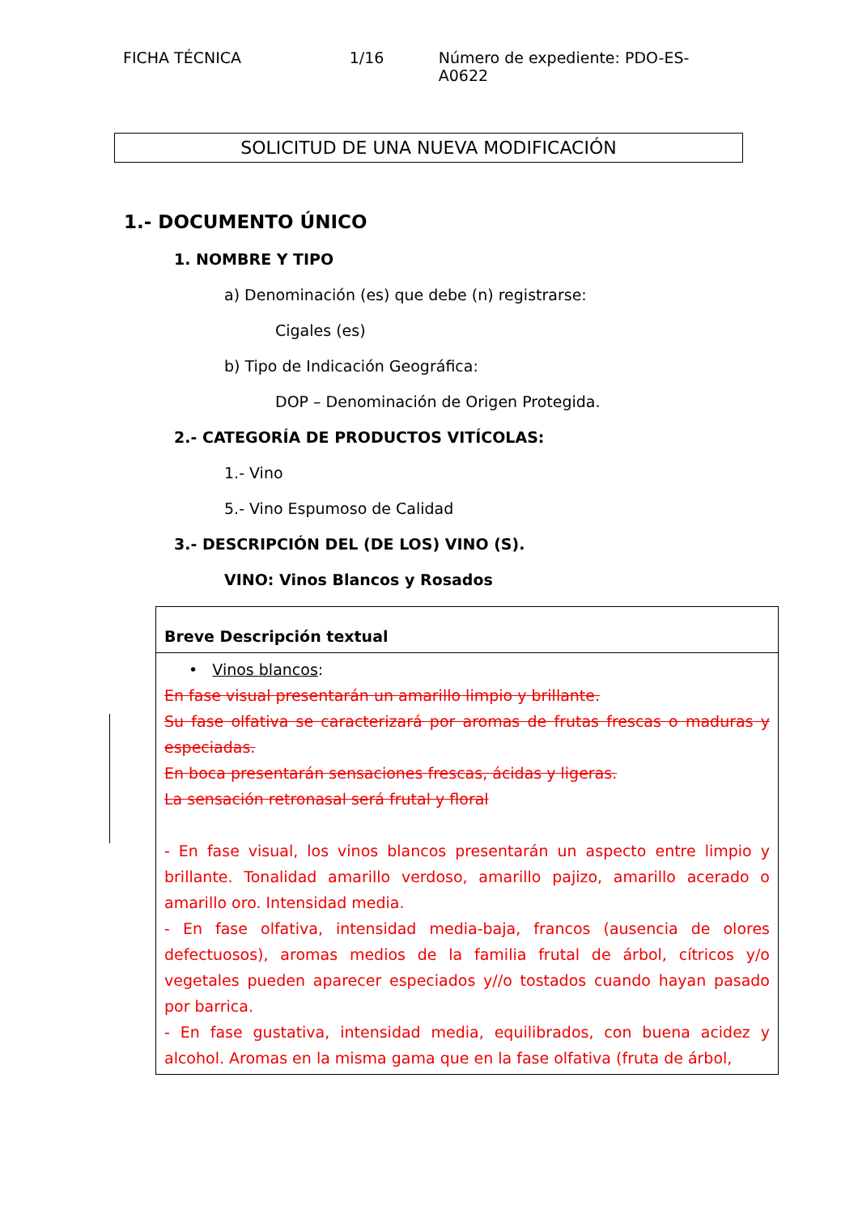FICHA TÉCNICA 1/16 Número de expediente: PDO-ES-A0622
SOLICITUD DE UNA NUEVA MODIFICACIÓN
1.- DOCUMENTO ÚNICO
1. NOMBRE Y TIPO
a) Denominación (es) que debe (n) registrarse:
Cigales (es)
b) Tipo de Indicación Geográfica:
DOP – Denominación de Origen Protegida.
2.- CATEGORÍA DE PRODUCTOS VITÍCOLAS:
1.- Vino
5.- Vino Espumoso de Calidad
3.- DESCRIPCIÓN DEL (DE LOS) VINO (S).
VINO: Vinos Blancos y Rosados
| Breve Descripción textual |
| • Vinos blancos : En fase visual presentarán un amarillo limpio y brillante. Su fase olfativa se caracterizará por aromas de frutas frescas o maduras y especiadas. En boca presentarán sensaciones frescas, ácidas y ligeras. La sensación retronasal será frutal y floral - En fase visual, los vinos blancos presentarán un aspecto entre limpio y brillante. Tonalidad amarillo verdoso, amarillo pajizo, amarillo acerado o amarillo oro. Intensidad media. - En fase olfativa, intensidad media-baja, francos (ausencia de olores defectuosos), aromas medios de la familia frutal de árbol, cítricos y/o vegetales pueden aparecer especiados y//o tostados cuando hayan pasado por barrica. - En fase gustativa, intensidad media, equilibrados, con buena acidez y alcohol. Aromas en la misma gama que en la fase olfativa (fruta de árbol, |